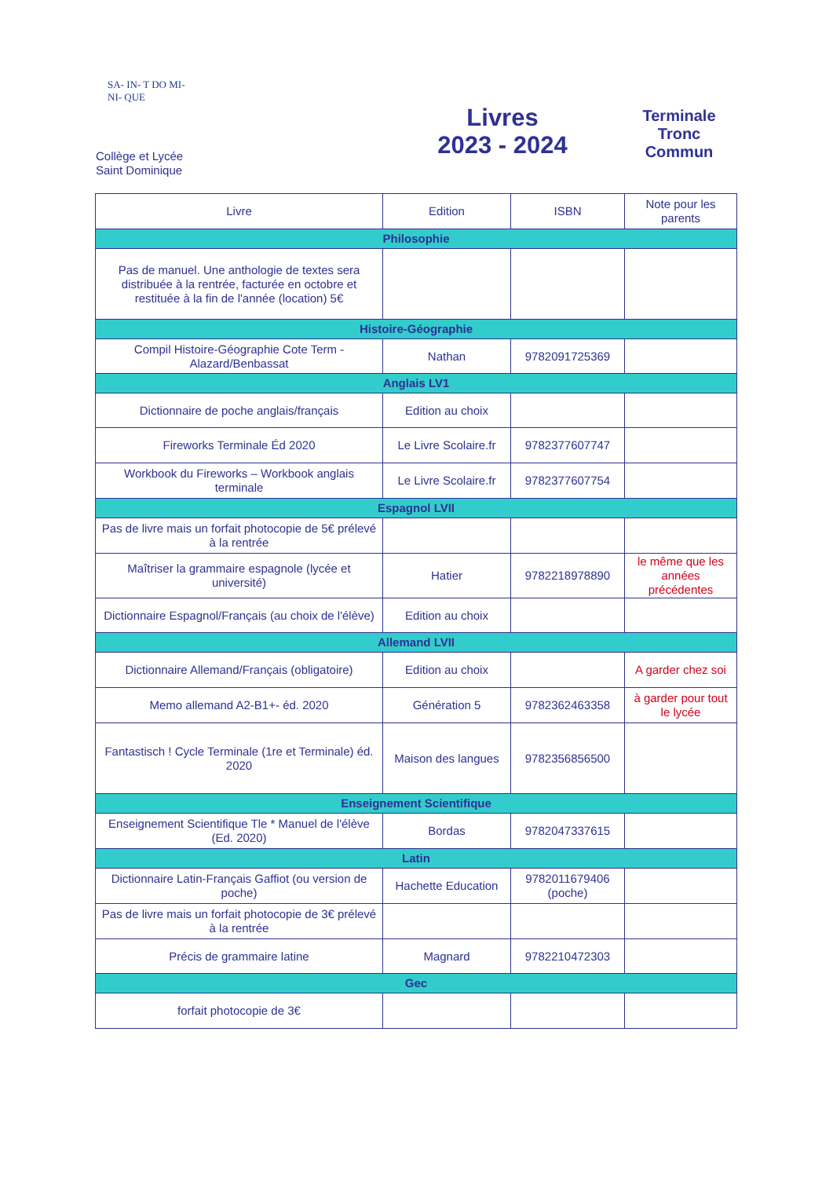SA- IN- T DO MI- NI- QUE
Collège et Lycée
Saint Dominique
Livres
2023 - 2024
Terminale
Tronc
Commun
| Livre | Edition | ISBN | Note pour les parents |
| --- | --- | --- | --- |
| Philosophie | | | |
| Pas de manuel. Une anthologie de textes sera distribuée à la rentrée, facturée en octobre et restituée à la fin de l'année (location) 5€ | | | |
| Histoire-Géographie | | | |
| Compil Histoire-Géographie Cote Term -Alazard/Benbassat | Nathan | 9782091725369 | |
| Anglais LV1 | | | |
| Dictionnaire de poche anglais/français | Edition au choix | | |
| Fireworks Terminale Éd 2020 | Le Livre Scolaire.fr | 9782377607747 | |
| Workbook du Fireworks – Workbook anglais terminale | Le Livre Scolaire.fr | 9782377607754 | |
| Espagnol LVII | | | |
| Pas de livre mais un forfait photocopie de 5€ prélevé à la rentrée | | | |
| Maîtriser la grammaire espagnole (lycée et université) | Hatier | 9782218978890 | le même que les années précédentes |
| Dictionnaire Espagnol/Français (au choix de l'élève) | Edition au choix | | |
| Allemand LVII | | | |
| Dictionnaire Allemand/Français (obligatoire) | Edition au choix | | A garder chez soi |
| Memo allemand A2-B1+- éd. 2020 | Génération 5 | 9782362463358 | à garder pour tout le lycée |
| Fantastisch ! Cycle Terminale (1re et Terminale) éd. 2020 | Maison des langues | 9782356856500 | |
| Enseignement Scientifique | | | |
| Enseignement Scientifique Tle * Manuel de l'élève (Ed. 2020) | Bordas | 9782047337615 | |
| Latin | | | |
| Dictionnaire Latin-Français Gaffiot (ou version de poche) | Hachette Education | 9782011679406 (poche) | |
| Pas de livre mais un forfait photocopie de 3€ prélevé à la rentrée | | | |
| Précis de grammaire latine | Magnard | 9782210472303 | |
| Gec | | | |
| forfait photocopie de 3€ | | | |